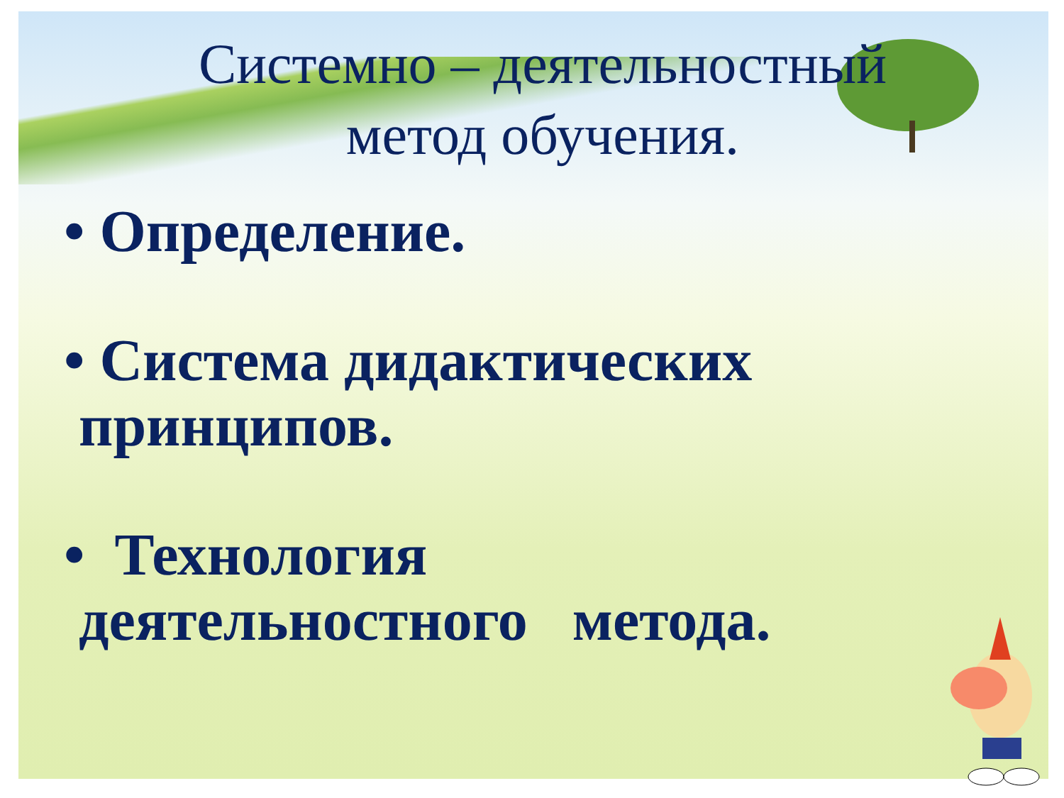Системно – деятельностный
метод обучения.
• Определение.
• Система дидактических
принципов.
• Технология
деятельностного метода.